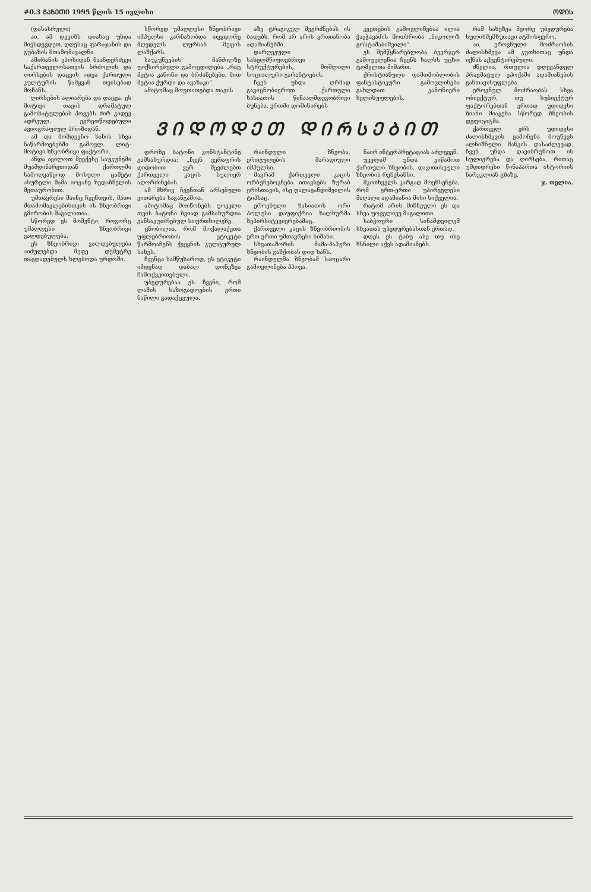#0.3 ᲒᲐᲖᲔᲗᲘ 1995 წლის 15 ივლისი ᲝᲓᲘᲡ
(დასასრული)
აი, ამ დევიზს დიახაც უნდა მივსდევდეთ, დღესაც ფარაჯანის და გუბაზის შთამომავალნი.
ამირანის ეპოსიდან ნაანდერძევი საქართველოსათვის ბრძოლის და ღირსების დაცვის იდეა ქართული კულტურის წამყვან თვისებად მოჩანს.
ღირსების ალიარება და დაცვა. ეს მოტივი თავის დრამატულ გამოხატულებას პოვებს ძირ კიდევ ადრეულ, ეგრეთწოდებული ავიოგრაფიულ პროზიდან.
ამ და მომდევნო ხანის სხვა ნაწარმოებებში გამოვლ. ლიტ­მოტივი ზნეობრივი ფაქტორი.
ანდა ავილოთ მეექვსე საუკუნეში შუამდინარეთიდან ქართლში სამოღვაწეოდ მოსული ცამეტი ასურელი მამა იოვანე ზედაზნელის მეთაურობით.
უმთავრესი მაინც ჩვენთვის, მათი შთამომავლებისთვის ის ზნეობრივი გმირობის მაგალითია.
სწორედ ეს მომენტი, როგორც უმაღლესი ზნეობრივი ვალდებულება.
ეს ზნეობრივი ვალდებულება აიძულებდა მეფე დემეტრე თავდადებულს ხლებოდა ურდოში.
სწორედ უმაღლესი ზნეობრივი იმპულსი კარნახობდა თევდორე მღვდელს ლურსაბ მეფის ლაშქარს.
საუკუნეების მანძილზე ფიქსირებული გამოცდილება „რაც მეტია კანონი და ბრძანებები, მით მეტია ქურდი და ავაზაკი“.
ამიტომაც მოუთითებდა თავის
აზე ტრაგიკულ შეგრძნებას ის ბადებს, რომ არ არის ერთიანობა ადამიანებში.
დარღვეული სახელმწიფოებრივი სტრუქტურების, მოშლილი სოციალური გარანტიების.
ჩვენ უნდა ღრმად გავიცნობიეროთ ქართული ხასიათის წინააღმდეგობრივი ბუნება. ერთში დომინირებს
კვეთების გამოვლინებაა ილია ჭავჭავაძის მოთხრობა „ნიკოლოზ გოსტაშაბიშვილი“.
ეს შემწყნარებლობა ბევრჯერ გამოუვლენია ჩვენს ხალხს უცხო ტომელთა მიმართ.
ქრისტიანული დამთმობლობის ფანტასტიკური გამოვლინება გახლდათ კანონიერი ხელისუფლების.
ᲕᲘᲓᲝᲓᲔᲗ ᲓᲘᲠᲡᲔᲑᲘᲗ
დროზე ბატონი კონსტანტინე გამსახურდია: „ჩვენ ვერაფრის დიდობით ვერ შევძლებთ ქართველი კაცის სულიერ აღორძინებას.
ამ მხრივ ჩვენთან არსებული ვითარება საგანგაშოა.
ამიტომაც მოიწონებს უოველი თვის ბატონი ზვიად გამსახურდია განსაკუთრებულ სიფრთხილეზე.
ცნობილია, რომ მოქალაქეთა უფლებრიობის ეტიკეტი წარმოაჩენს ქვეყნის კულტურულ სახეს.
ჩვენცა სამწუხაროდ, ეს ეტიკეტი იმდენად დაბალ დონეზეა ჩამოქვეითებული.
უბედურებაა ეს ჩვენი, რომ ლაშის საზოგადოების ერთი ნაწილი გადაქცეულა.
რაინდული ზნეობა, ერთგულების მარადიული იმპულსი.
მაგრამ ქართველი კაცის ორბუნებოვნება ითავსებს ზურაბ ერისთავის, ისე ფალავანდიშვილის ტიპსაც.
ეროვნული ხასიათის ორი პოლუსი დაუფიქრია ხალხურმა ზეპირსიტყვიერებამაც.
ქართველი კაცის ზნეობრიობის ერთ-ერთი უმთავრესი ნიშანი.
სხვათაშორის მამა-პაპური ზნეობის გაშქობას დიდ ხანს.
რაინდულმა ზნეობამ საოცარი გამოვლინება ჰპოვა.
ნაირ ინტერპრეტაციას აძლევენ.
უველამ უნდა ვიწამოთ ქართული ზნეობის, დავითისეული ზნეობის რენესანსი.
მკითხველს კარგად მოეხსენება, რომ ერთ-ერთი უპირველესი მაღალი ადამიანია მისი სიქველია.
რატომ არის მიჩნეული ეს და სხვა უოველივე მაგალითი.
საბჭოური სინამდვილემ სხვათას უბედურებასთან ერთად.
დღეს ეს ტაბუ ასე თუ ისე ხსნილი აქვს ადამიანებს.
რამ სახეზეა მეორე უბედურება სულისშემხუთავი ატმოსფერო.
აი, ეროვნული მოძრაობის ძალისხმევა ამ კუთხითაც უნდა იქნას აქცენტირებული.
ძნელია, რთულია დღევანდელ პრაგმატულ ეპოქაში ადამიანების განთავისუფლება.
ეროვნულ მოძრაობას სხვა ობიექტურ, თუ სუბიექტურ ფაქტორებთან ერთად უდიდესი ზიანი მიაყენა სწორედ ზნეობის დეფიციტმა.
ქართველ ერს უდიდესი ძალისხმევის გამოჩენა მოუწევს ალნიშნული მანკის დასაძლევად. ჩვენ უნდა დავიბრუნოთ ის სულიერება და ღირსება, რითაც უმდიდრესი წინაპართა ისტორიის ნარეკლიან გზაზე.
ჯ. თელია.